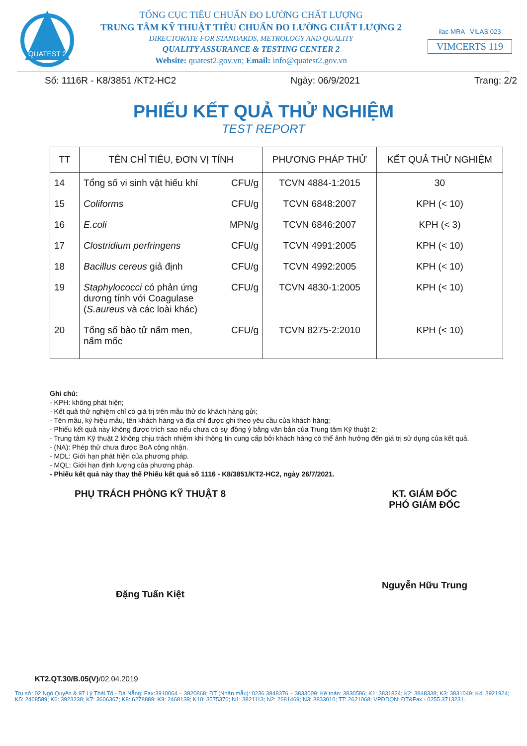QUATEST 2
TỔNG CỤC TIÊU CHUẨN ĐO LƯỜNG CHẤT LƯỢNG
TRUNG TÂM KỸ THUẬT TIÊU CHUẨN ĐO LƯỜNG CHẤT LƯỢNG 2
DIRECTORATE FOR STANDARDS, METROLOGY AND QUALITY
QUALITY ASSURANCE & TESTING CENTER 2
Website: quatest2.gov.vn; Email: info@quatest2.gov.vn
ilac-MRA VILAS 023
VIMCERTS 119
Số: 1116R - K8/3851 /KT2-HC2 Ngày: 06/9/2021 Trang: 2/2
PHIẾU KẾT QUẢ THỬ NGHIỆM
TEST REPORT
| TT | TÊN CHỈ TIÊU, ĐƠN VỊ TÍNH | PHƯƠNG PHÁP THỬ | KẾT QUẢ THỬ NGHIỆM |
| --- | --- | --- | --- |
| 14 | Tổng số vi sinh vật hiếu khí CFU/g | TCVN 4884-1:2015 | 30 |
| 15 | Coliforms CFU/g | TCVN 6848:2007 | KPH (< 10) |
| 16 | E.coli MPN/g | TCVN 6846:2007 | KPH (< 3) |
| 17 | Clostridium perfringens CFU/g | TCVN 4991:2005 | KPH (< 10) |
| 18 | Bacillus cereus giả định CFU/g | TCVN 4992:2005 | KPH (< 10) |
| 19 | CFU/g Staphylococci có phản ứng dương tính với Coagulase ( S.aureus và các loài khác) | TCVN 4830-1:2005 | KPH (< 10) |
| 20 | CFU/g Tổng số bào tử nấm men, nấm mốc | TCVN 8275-2:2010 | KPH (< 10) |
Ghi chú:
- KPH: không phát hiện;
- Kết quả thử nghiệm chỉ có giá trị trên mẫu thử do khách hàng gửi;
- Tên mẫu, ký hiệu mẫu, tên khách hàng và địa chỉ được ghi theo yêu cầu của khách hàng;
- Phiếu kết quả này không được trích sao nếu chưa có sự đồng ý bằng văn bản của Trung tâm Kỹ thuật 2;
- Trung tâm Kỹ thuật 2 không chịu trách nhiệm khi thông tin cung cấp bởi khách hàng có thể ảnh hưởng đến giá trị sử dụng của kết quả.
- (NA): Phép thử chưa được BoA công nhận.
- MDL: Giới hạn phát hiện của phương pháp.
- MQL: Giới hạn định lượng của phương pháp.
- Phiếu kết quả này thay thế Phiếu kết quả số 1116 - K8/3851/KT2-HC2, ngày 26/7/2021.
PHỤ TRÁCH PHÒNG KỸ THUẬT 8
Đặng Tuấn Kiệt
KT. GIÁM ĐỐC
PHÓ GIÁM ĐỐC
Nguyễn Hữu Trung
KT2.QT.30/B.05(V)/02.04.2019
Trụ sở: 02 Ngô Quyền & 97 Lý Thái Tổ - Đà Nẵng; Fax:3910064 – 3820868; ĐT (Nhận mẫu): 0236 3848376 – 3833009; Kế toán: 3830586; K1: 3831824; K2: 3848338; K3: 3831049; K4: 3921924; K5: 2468589; K6: 3923238; K7: 3606367; K8: 6278889; K9: 2468139; K10: 3575376; N1: 3821113; N2: 2681469; N3: 3833010; TT: 2621068; VPĐDQN: ĐT&Fax - 0255 3713231.